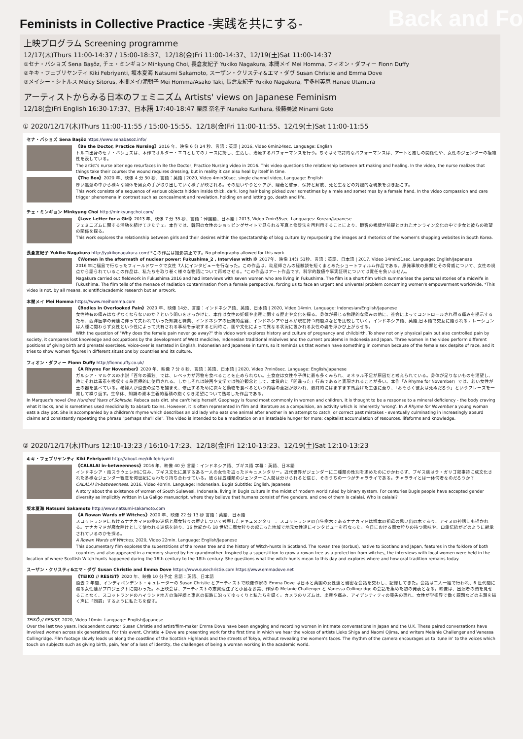Feminists in Collective Practice -実践を共にする- Back and Fo
上映プログラム Screening programme
12/17(木)Thurs 11:00-14:37 / 15:00-18:37、12/18(金)Fri 11:00-14:37、12/19(土)Sat 11:00-14:37
①セナ・バショズ Sena Başöz, チェ・ミンギョン Minkyung Choi, 長倉友紀子 Yukiko Nagakura, 本間メイ Mei Homma, フィオン・ダフィー Fionn Duffy
②キキ・フェブリヤンティ Kiki Febriyanti, 坂本夏海 Natsumi Sakamoto, スーザン・クリスティ&エマ・ダヴ Susan Christie and Emma Dove
③メイシー・シトルス Meicy Sitorus, 本間メイ/滝朝子 Mei Homma/Asako Taki, 長倉友紀子 Yukiko Nagakura, 宇多村英恵 Hanae Utamura
アーティストからみる日本のフェミニズム Artists' views on Japanese Feminism
12/18(金)Fri English 16:30-17:37、日本語 17:40-18:47 栗原 奈名子 Nanako Kurihara, 後藤美波 Minami Goto
① 2020/12/17(木)Thurs 11:00-11:55 / 15:00-15:55、12/18(金)Fri 11:00-11:55、12/19(土)Sat 11:00-11:55
セナ・バショズ Sena Başöz https://www.senabasoz.info/
《Be the Doctor, Practice Nursing》2016 年、映像 6 分 24 秒、言語：英語 | 2016, Video 6min24sec. Language: English
トルコ出身のセナ・バショズは、本作でオルター・エゴとしてのナースに扮し、生活し、治療するパフォーマンスを行う。ちぐはぐで詩的なパフォーマンスは、アートと癒しの関係性や、女性のジェンダーの複雑性を表している。
The artist's nurse alter ego resurfaces in Be the Doctor, Practice Nursing video in 2016. This video questions the relationship between art making and healing. In the video, the nurse realizes that things take their course: the wound requires dressing, but in reality it can also heal by itself in time.
《The Box》2020 年、映像 4 分 30 秒、言語：英語 | 2020, Video 4min30sec. single channel video, Language: English
厚い黒髪の中から様々な物体を男女の手が取り出していく様子が映される。その思いやりとケアが、隠蔽と啓示、保持と解放、死と生などの対照的な現象を引き起こす。
This work consists of a sequence of various objects hidden inside thick, dark, long hair being picked over sometimes by a male and sometimes by a female hand. In the video compassion and care trigger phenomena in contrast such as concealment and revelation, holding on and letting go, death and life.
チェ・ミンギョン Minkyung Choi http://minkyungchoi.com/
《Love Letter for a Girl》2013 年、映像 7 分 35 秒、言語：韓国語、日本語 | 2013, Video 7min35sec. Languages: Korean/Japanese
フェミニズムに関する活動を続けてきたチェ。本作では、韓国の女性のショッピングサイトで見られる写真と修辞法を再利用することにより、観客の視線が前提とされたオンライン文化の中で少女と彼らの欲望の関係を探る。
This work explores the relationship between girls and their desires within the spectatorship of blog culture by repurposing the images and rhetorics of the women's shopping websites in South Korea.
長倉友紀子 Yukiko Nagakura http://yukikonagakura.com/ *この作品は撮影禁止です。No photography allowed for this work.
《Women in the aftermath of nuclear power: Fukushima_2 , Interview with I》2017年、映像 14分 51秒、言語：英語、日本語 | 2017, Video 14min51sec. Language: English/Japanese
2016 年に福島で行なったフィールドワークで女性 7人にインタビューを行なった。この作品は、助産師さんの経験談を短くまとめたショートフィルム作品である。原発事故の影響とその脅威について、女性の視点から語られているこの作品は、私たちを取り巻く様々な物語について再考させる。*この作品はアート作品です。科学的数値や事実証明については責任を負いません。
Nagakura carried out fieldwork in Fukushima 2016 and had interviews with seven women who are living in Fukushima. The film is a short film which summarises the personal stories of a midwife in Fukushima. The film tells of the menace of radiation contamination from a female perspective, forcing us to face an urgent and universal problem concerning women's empowerment worldwide. *This video is not, by all means, scientific/academic research but an artwork.
本間メイ Mei Homma https://www.meihomma.com
《Bodies in Overlooked Pain》2020 年、映像 14分、言語：インドネシア語、英語、日本語 | 2020, Video 14min. Language: Indonesian/English/Japanese
女性特有の痛みはなぜなくならないのか？という問いをきっかけに、本作は女性の妊娠や出産に関する歴史や文化を探る。身体が感じる物理的な痛みの他に、社会によってコントロールされ得る痛みを提示するため、西洋医学の発達に伴って失われていった知識と職業、インドネシアの伝統的産婆、インドネシアや日本が現在持つ問題点などを比較していく。インドネシア語、英語,日本語で交互に語られるナレーションは人種に関わらず女性という性によって共有される事柄を示唆すると同時に、国や文化によって異なる状況に置かれる女性の姿を浮かび上がらせる。
With the question of "Why does the female pain never go away?" this video work explores history and culture of pregnancy and childbirth. To show not only physical pain but also controlled pain by society, it compares lost knowledge and occupations by the development of West medicine, Indonesian traditional midwives and the current problems in Indonesia and Japan. Three women in the video perform different positions of giving birth and prenatal exercises. Voice-over is narrated in English, Indonesian and Japanese in turns, so it reminds us that women have something in common because of the female sex despite of race, and it tries to show women figures in different situations by countries and its culture.
フィオン・ダフィー Fionn Duffy http://fionnduffy.co.uk/
《A Rhyme For November》2020 年、映像 7 分 8 秒、言語：英語、日本語 | 2020, Video 7min8sec. Language: English/Japanese
ガルシア・マルケスの小説「百年の孤独」では、レベッカが汚物を食べることを止められない。土食症は女性や子供に最も多くみられ、ミネラル不足が原因だと考えられている。身体が足りないものを渇望し、時にそれは毒素を吸収する為医療的に使用される。しかしそれは映画や文学では強迫観念として、本質的に「間違った」行為であると表現されることが多い。本作「A Rhyme for November」では、若い女性が土の器を食べている。老婦人が過去の過ちを捕まえ、修正するために次々と動物を食べるという内容の童謡が歌われ、最終的にはますます馬鹿げた主張に至り、「おそらく彼女は死ぬだろう」というフレーズを一貫して繰り返す。生命体、知識の資本主義的蓄積の飽くなき渇望について熟考した作品である。
In Marquez's novel One Hundred Years of Solitude, Rebeca eats dirt, she can't help herself. Geophagy is found most commonly in women and children, it is thought to be a response to a mineral deficiency - the body craving what it lacks, and is sometimes used medicinally to absorb toxins. However, it is often represented in film and literature as a compulsion, an activity which is inherently 'wrong'. In A Rhyme for November a young woman eats a clay pot. She is accompanied by a children's rhyme which describes an old lady who eats one animal after another in an attempt to catch, or correct past mistakes - eventually culminating in increasingly absurd claims and consistently repeating the phrase "perhaps she'll die". The video is intended to be a meditation on an insatiable hunger for more: capitalist accumulation of resources, lifeforms and knowledge.
② 2020/12/17(木)Thurs 12:10-13:23 / 16:10-17:23、12/18(金)Fri 12:10-13:23、12/19(土)Sat 12:10-13:23
キキ・フェブリヤンティ Kiki Febriyanti http://about.me/kikifebriyanti
《CALALAI in-betweenness》2016 年、映像 40 分 言語：インドネシア語、ブギス語 字幕：英語、日本語
インドネシア・南スラウェシ州に住み、ブギス文化に属するある一人の女性を追ったドキュメンタリー。近代世界がジェンダーに二種類の性別を求めたのにかかわらず、ブギス族はラ・ガリゴ叙事詩に成文化された多様なジェンダー観念を何世紀にもわたり持ち合わせている。彼らは五種類のジェンダーに人間は分けられると信じ、そのうちの一つがチャラライである。チャラライとは一体何者なのだろうか？
CALALAI in-betweenness, 2016, Video 40min. Language: Indonesian, Bugis Subtitle: English, Japanese
A story about the existence of women of South Sulawesi, Indonesia, living in Bugis culture in the midst of modern world ruled by binary system. For centuries Bugis people have accepted gender diversity as implicitly written in La Galigo manuscript, where they believe that humans consist of five genders, and one of them is calalai. Who is calalai?
坂本夏海 Natsumi Sakamoto http://www.natsumi-sakamoto.com
《A Rowan Wards off Witches》2020 年、映像 22 分 13 秒 言語：英語、日本語
スコットランドにおけるナナカマドの樹の迷信と魔女狩りの歴史について考察したドキュメンタリー。スコットランドの自生樹木であるナナカマドは坂本の祖母の思い出の木であり、アイヌの神話にも描かれる。ナナカマドが魔女除けとして使われる迷信を辿り、16 世紀から 18 世紀に魔女狩りの起こった地域で地元女性達にインタビューを行なった。今日における魔女狩りの持つ意味や、口承伝統がどのように継承されているのかを探る。
A Rowan Wards off Witches, 2020, Video 22min. Language: English/Japanese
This documentary film explores the superstitions of the rowan tree and the history of Witch-hunts in Scotland. The rowan tree (sorbus), native to Scotland and Japan, features in the folklore of both countries and also appeared in a memory shared by her grandmother. Inspired by a superstition to grow a rowan tree as a protection from witches, the interviews with local women were held in the location of where Scottish Witch hunts happened during the 16th century to the 18th century. She questions what the witch-hunts mean to this day and explores where and how oral tradition remains today.
スーザン・クリスティ&エマ・ダヴ Susan Christie and Emma Dove https://www.susechristie.com https://www.emmadove.net
《TEIKŌ // RESIST》2020 年、映像 10 分予定 言語：英語、日本語
過去 2 年間、インディペンデント・キュレーターの Susan Christie とアーティストで映像作家の Emma Dove は日本と英国の女性達と親密な会話を交わし、記録してきた。会話は二人一組で行われ、6 世代間に渡る女性達がプロジェクトに関わった。本上映会は、アーティストの志賀理江子と小島なお美、作家の Melanie Challenger と Vanessa Collingridge の会話を集めた初の発表となる。映像は、出演者の顔を見せることなく、スコットランドのハイランド地方の海岸線と東京の街路に沿ってゆっくりと私たちを導く。カメラのリズムは、出産や痛み、アイデンティティの喪失の恐れ、女性が学術界で働く課題などの主題を描く声に「同調」するように私たちを促す。
TEIKŌ // RESIST, 2020, Video 10min. Language: English/Japanese
Over the last two years, independent curator Susan Christie and artist/film-maker Emma Dove have been engaging and recording women in intimate conversations in Japan and the U.K. These paired conversations have involved women across six generations. For this event, Christie + Dove are presenting work for the first time in which we hear the voices of artists Lieko Shiga and Naomi Ojima, and writers Melanie Challenger and Vanessa Collingridge. Film footage slowly leads us along the coastline of the Scottish Highlands and the streets of Tokyo, without revealing the women's faces. The rhythm of the camera encourages us to 'tune in' to the voices which touch on subjects such as giving birth, pain, fear of a loss of identity, the challenges of being a woman working in the academic world.